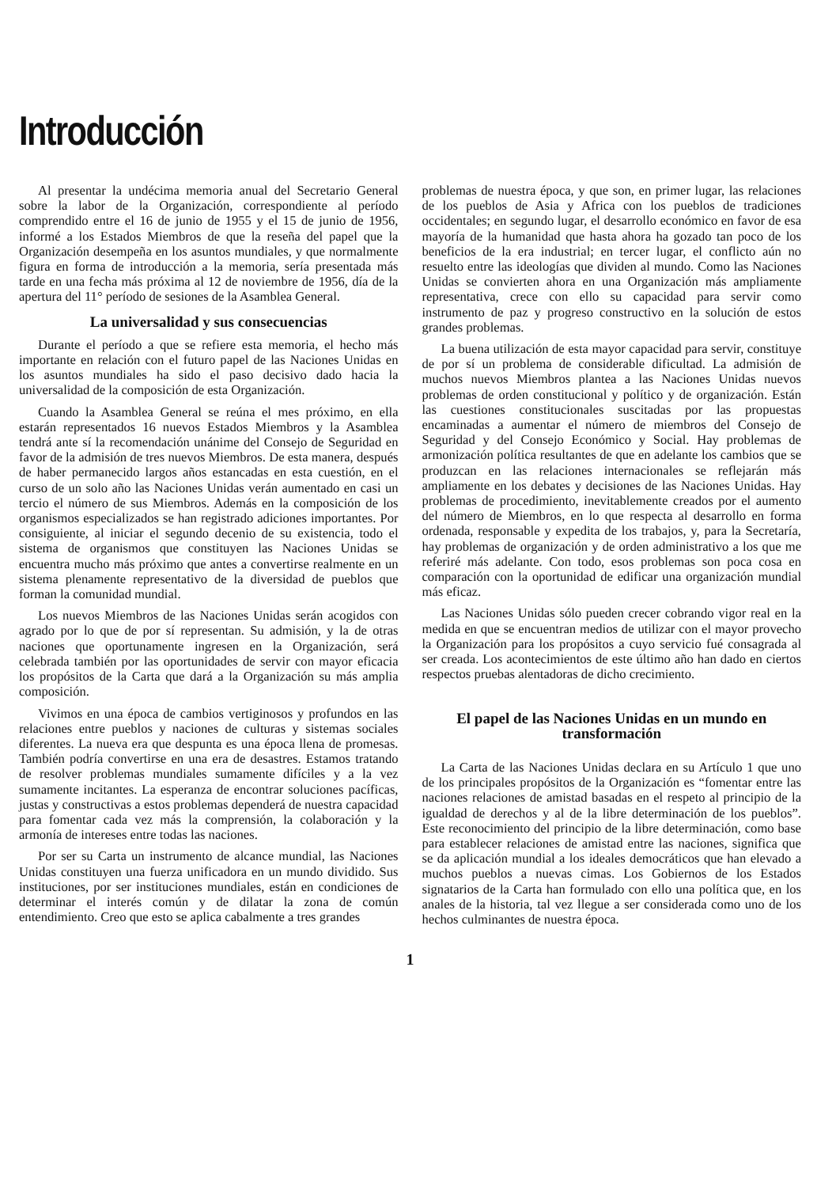Introducción
Al presentar la undécima memoria anual del Secretario General sobre la labor de la Organización, correspondiente al período comprendido entre el 16 de junio de 1955 y el 15 de junio de 1956, informé a los Estados Miembros de que la reseña del papel que la Organización desempeña en los asuntos mundiales, y que normalmente figura en forma de introducción a la memoria, sería presentada más tarde en una fecha más próxima al 12 de noviembre de 1956, día de la apertura del 11° período de sesiones de la Asamblea General.
La universalidad y sus consecuencias
Durante el período a que se refiere esta memoria, el hecho más importante en relación con el futuro papel de las Naciones Unidas en los asuntos mundiales ha sido el paso decisivo dado hacia la universalidad de la composición de esta Organización.
Cuando la Asamblea General se reúna el mes próximo, en ella estarán representados 16 nuevos Estados Miembros y la Asamblea tendrá ante sí la recomendación unánime del Consejo de Seguridad en favor de la admisión de tres nuevos Miembros. De esta manera, después de haber permanecido largos años estancadas en esta cuestión, en el curso de un solo año las Naciones Unidas verán aumentado en casi un tercio el número de sus Miembros. Además en la composición de los organismos especializados se han registrado adiciones importantes. Por consiguiente, al iniciar el segundo decenio de su existencia, todo el sistema de organismos que constituyen las Naciones Unidas se encuentra mucho más próximo que antes a convertirse realmente en un sistema plenamente representativo de la diversidad de pueblos que forman la comunidad mundial.
Los nuevos Miembros de las Naciones Unidas serán acogidos con agrado por lo que de por sí representan. Su admisión, y la de otras naciones que oportunamente ingresen en la Organización, será celebrada también por las oportunidades de servir con mayor eficacia los propósitos de la Carta que dará a la Organización su más amplia composición.
Vivimos en una época de cambios vertiginosos y profundos en las relaciones entre pueblos y naciones de culturas y sistemas sociales diferentes. La nueva era que despunta es una época llena de promesas. También podría convertirse en una era de desastres. Estamos tratando de resolver problemas mundiales sumamente difíciles y a la vez sumamente incitantes. La esperanza de encontrar soluciones pacíficas, justas y constructivas a estos problemas dependerá de nuestra capacidad para fomentar cada vez más la comprensión, la colaboración y la armonía de intereses entre todas las naciones.
Por ser su Carta un instrumento de alcance mundial, las Naciones Unidas constituyen una fuerza unificadora en un mundo dividido. Sus instituciones, por ser instituciones mundiales, están en condiciones de determinar el interés común y de dilatar la zona de común entendimiento. Creo que esto se aplica cabalmente a tres grandes
problemas de nuestra época, y que son, en primer lugar, las relaciones de los pueblos de Asia y Africa con los pueblos de tradiciones occidentales; en segundo lugar, el desarrollo económico en favor de esa mayoría de la humanidad que hasta ahora ha gozado tan poco de los beneficios de la era industrial; en tercer lugar, el conflicto aún no resuelto entre las ideologías que dividen al mundo. Como las Naciones Unidas se convierten ahora en una Organización más ampliamente representativa, crece con ello su capacidad para servir como instrumento de paz y progreso constructivo en la solución de estos grandes problemas.
La buena utilización de esta mayor capacidad para servir, constituye de por sí un problema de considerable dificultad. La admisión de muchos nuevos Miembros plantea a las Naciones Unidas nuevos problemas de orden constitucional y político y de organización. Están las cuestiones constitucionales suscitadas por las propuestas encaminadas a aumentar el número de miembros del Consejo de Seguridad y del Consejo Económico y Social. Hay problemas de armonización política resultantes de que en adelante los cambios que se produzcan en las relaciones internacionales se reflejarán más ampliamente en los debates y decisiones de las Naciones Unidas. Hay problemas de procedimiento, inevitablemente creados por el aumento del número de Miembros, en lo que respecta al desarrollo en forma ordenada, responsable y expedita de los trabajos, y, para la Secretaría, hay problemas de organización y de orden administrativo a los que me referiré más adelante. Con todo, esos problemas son poca cosa en comparación con la oportunidad de edificar una organización mundial más eficaz.
Las Naciones Unidas sólo pueden crecer cobrando vigor real en la medida en que se encuentran medios de utilizar con el mayor provecho la Organización para los propósitos a cuyo servicio fué consagrada al ser creada. Los acontecimientos de este último año han dado en ciertos respectos pruebas alentadoras de dicho crecimiento.
El papel de las Naciones Unidas en un mundo en transformación
La Carta de las Naciones Unidas declara en su Artículo 1 que uno de los principales propósitos de la Organización es “fomentar entre las naciones relaciones de amistad basadas en el respeto al principio de la igualdad de derechos y al de la libre determinación de los pueblos”. Este reconocimiento del principio de la libre determinación, como base para establecer relaciones de amistad entre las naciones, significa que se da aplicación mundial a los ideales democráticos que han elevado a muchos pueblos a nuevas cimas. Los Gobiernos de los Estados signatarios de la Carta han formulado con ello una política que, en los anales de la historia, tal vez llegue a ser considerada como uno de los hechos culminantes de nuestra época.
1